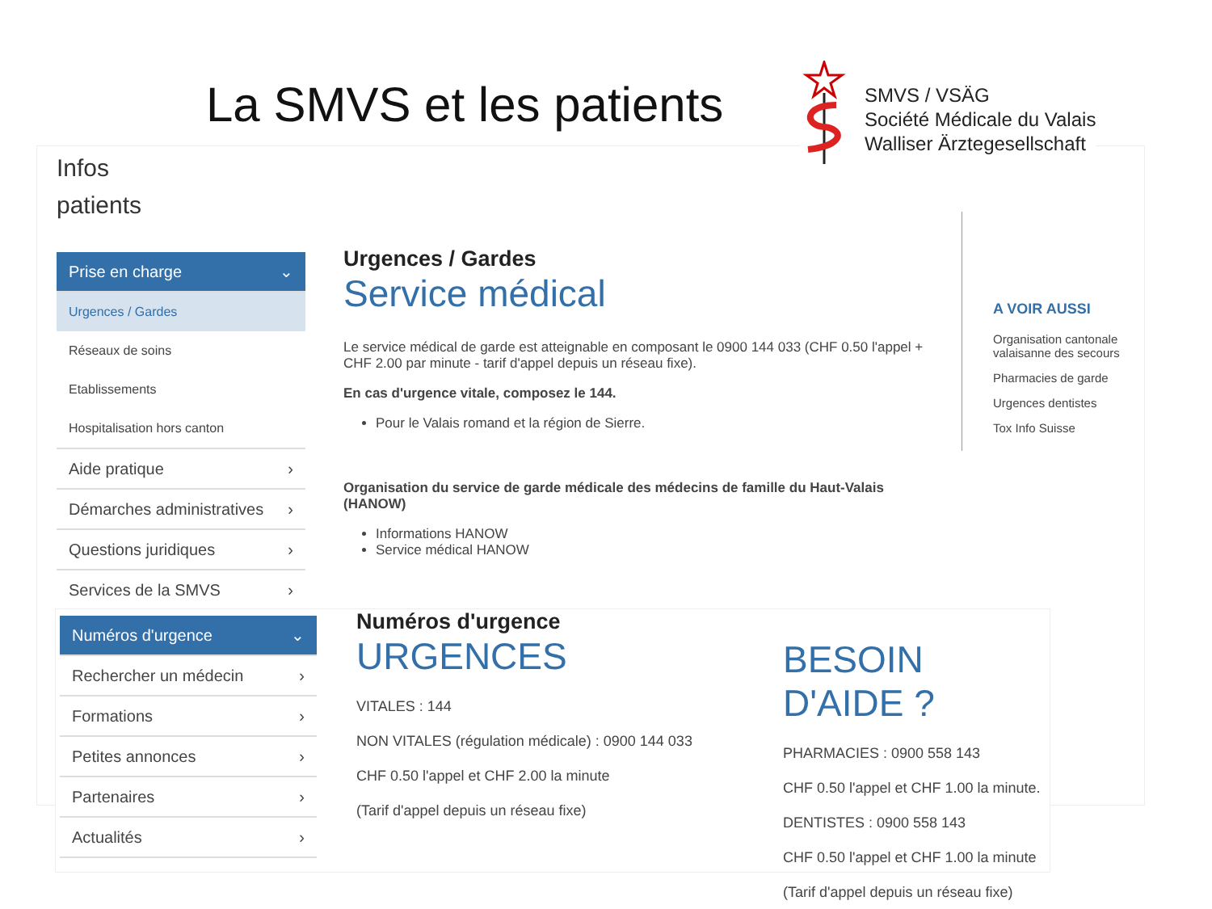La SMVS et les patients
SMVS / VSÄG
Société Médicale du Valais
Walliser Ärztegesellschaft
Infos
patients
Prise en charge ⌄
Urgences / Gardes
Réseaux de soins
Etablissements
Hospitalisation hors canton
Aide pratique ›
Démarches administratives ›
Questions juridiques ›
Services de la SMVS ›
Urgences / Gardes
Service médical
Le service médical de garde est atteignable en composant le 0900 144 033 (CHF 0.50 l'appel + CHF 2.00 par minute - tarif d'appel depuis un réseau fixe).
En cas d'urgence vitale, composez le 144.
Pour le Valais romand et la région de Sierre.
Organisation du service de garde médicale des médecins de famille du Haut-Valais (HANOW)
Informations HANOW
Service médical HANOW
A VOIR AUSSI
Organisation cantonale valaisanne des secours
Pharmacies de garde
Urgences dentistes
Tox Info Suisse
Numéros d'urgence ⌄
Rechercher un médecin ›
Formations ›
Petites annonces ›
Partenaires ›
Actualités ›
Numéros d'urgence
URGENCES
VITALES : 144
NON VITALES (régulation médicale) : 0900 144 033
CHF 0.50 l'appel et CHF 2.00 la minute
(Tarif d'appel depuis un réseau fixe)
BESOIN D'AIDE ?
PHARMACIES : 0900 558 143
CHF 0.50 l'appel et CHF 1.00 la minute.
DENTISTES : 0900 558 143
CHF 0.50 l'appel et CHF 1.00 la minute
(Tarif d'appel depuis un réseau fixe)